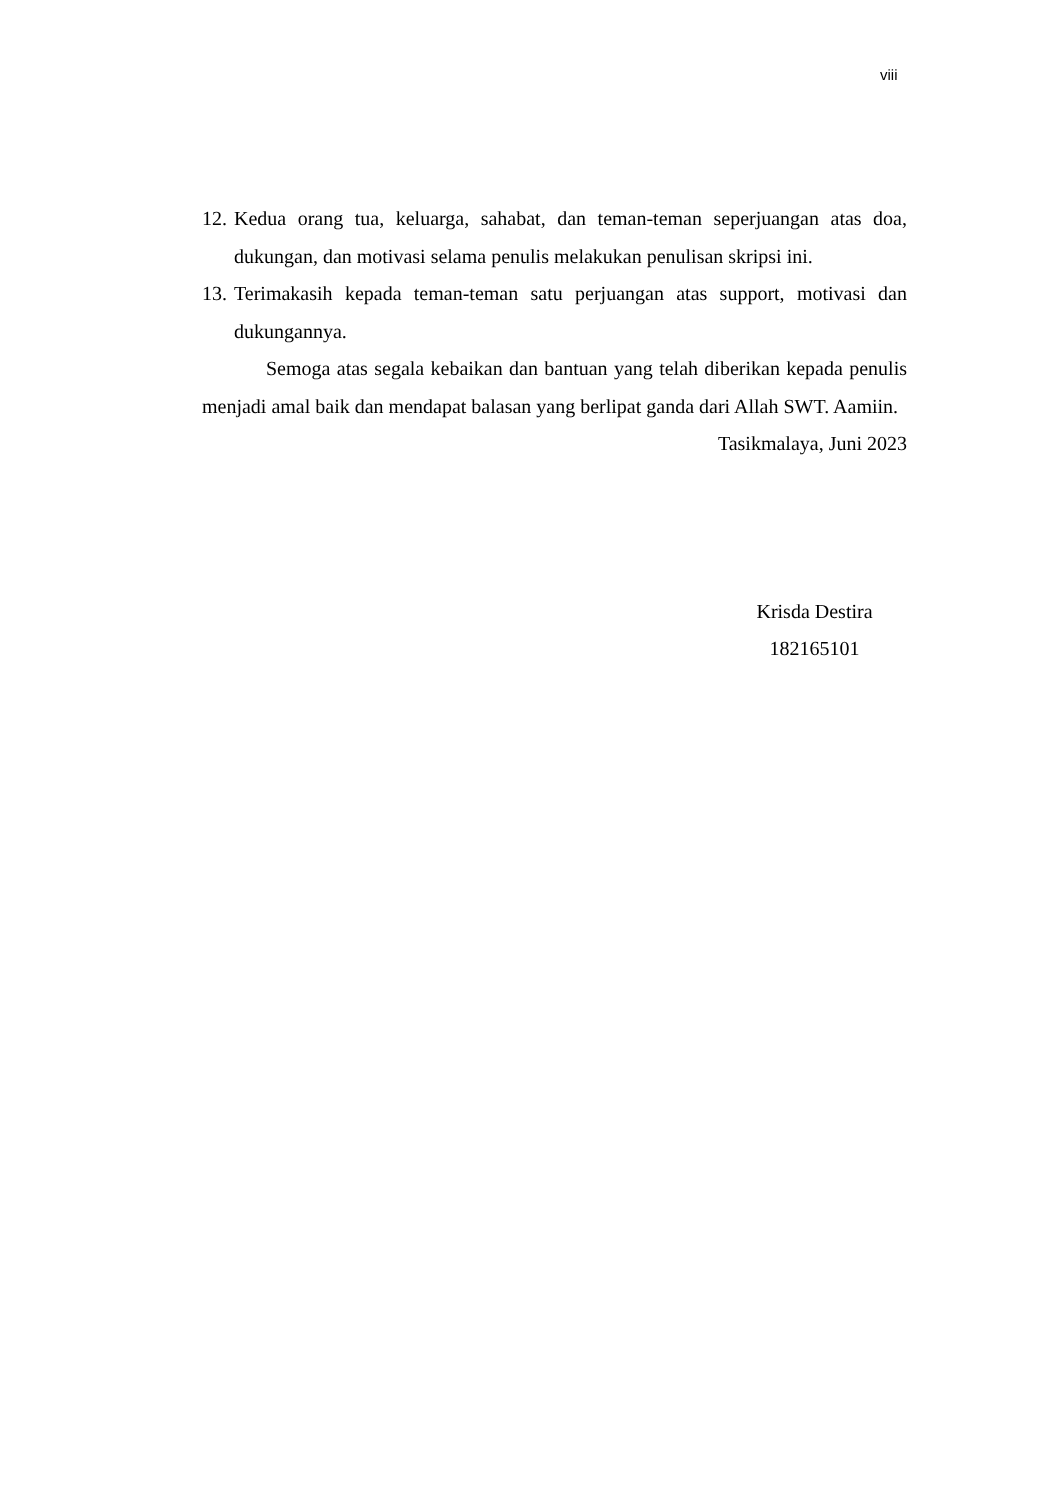viii
12. Kedua orang tua, keluarga, sahabat, dan teman-teman seperjuangan atas doa, dukungan, dan motivasi selama penulis melakukan penulisan skripsi ini.
13. Terimakasih kepada teman-teman satu perjuangan atas support, motivasi dan dukungannya.
Semoga atas segala kebaikan dan bantuan yang telah diberikan kepada penulis menjadi amal baik dan mendapat balasan yang berlipat ganda dari Allah SWT. Aamiin.
Tasikmalaya, Juni 2023
Krisda Destira
182165101